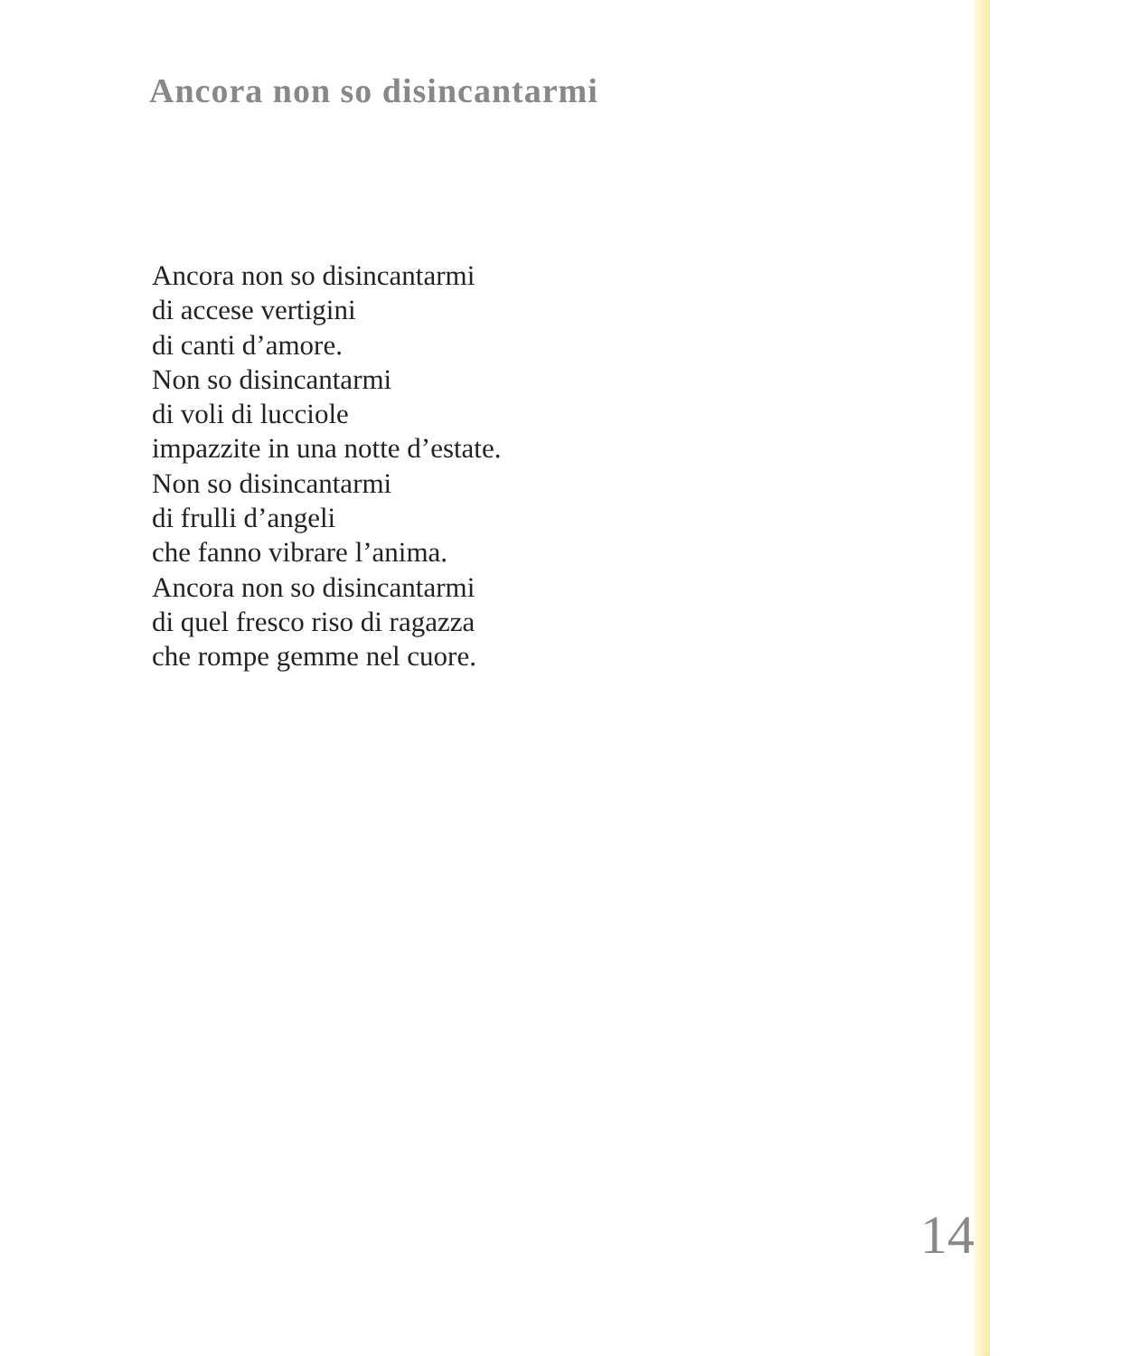Ancora non so disincantarmi
Ancora non so disincantarmi
di accese vertigini
di canti d’amore.
Non so disincantarmi
di voli di lucciole
impazzite in una notte d’estate.
Non so disincantarmi
di frulli d’angeli
che fanno vibrare l’anima.
Ancora non so disincantarmi
di quel fresco riso di ragazza
che rompe gemme nel cuore.
14